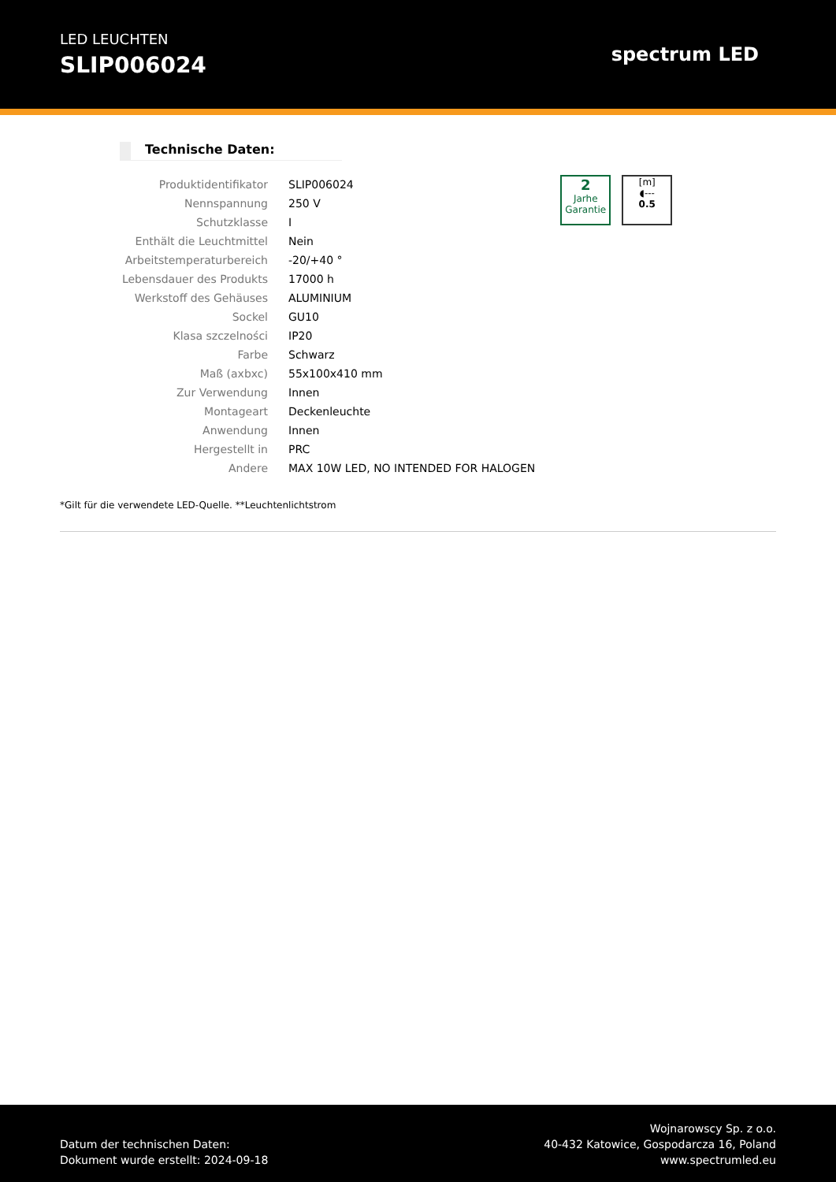LED LEUCHTEN
SLIP006024
spectrum LED
Technische Daten:
| Produktidentifikator | SLIP006024 |
| Nennspannung | 250 V |
| Schutzklasse | I |
| Enthält die Leuchtmittel | Nein |
| Arbeitstemperaturbereich | -20/+40 ° |
| Lebensdauer des Produkts | 17000 h |
| Werkstoff des Gehäuses | ALUMINIUM |
| Sockel | GU10 |
| Klasa szczelności | IP20 |
| Farbe | Schwarz |
| Maß (axbxc) | 55x100x410 mm |
| Zur Verwendung | Innen |
| Montageart | Deckenleuchte |
| Anwendung | Innen |
| Hergestellt in | PRC |
| Andere | MAX 10W LED, NO INTENDED FOR HALOGEN |
2
Jarhe
Garantie
[m]
◖---
0.5
*Gilt für die verwendete LED-Quelle. **Leuchtenlichtstrom
Datum der technischen Daten:
Dokument wurde erstellt: 2024-09-18
Wojnarowscy Sp. z o.o.
40-432 Katowice, Gospodarcza 16, Poland
www.spectrumled.eu